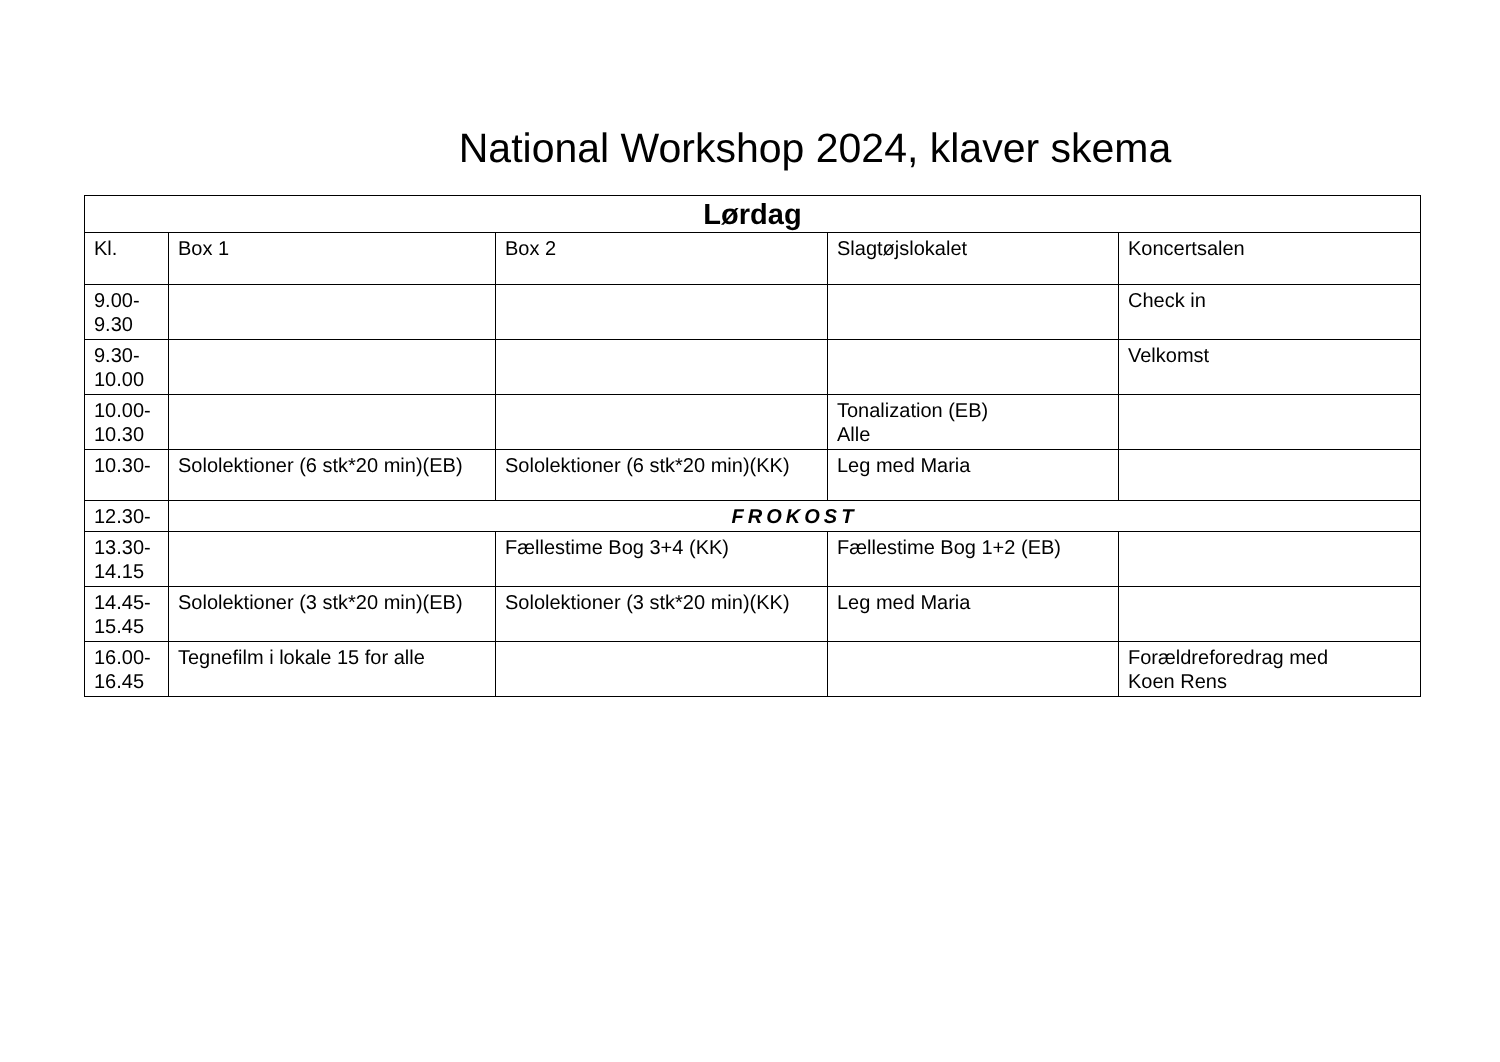National Workshop 2024, klaver skema
| Lørdag | | | | |
| --- | --- | --- | --- | --- |
| Kl. | Box 1 | Box 2 | Slagtøjslokalet | Koncertsalen |
| 9.00- 9.30 | | | | Check in |
| 9.30- 10.00 | | | | Velkomst |
| 10.00- 10.30 | | | Tonalization (EB) Alle | |
| 10.30- | Sololektioner (6 stk*20 min)(EB) | Sololektioner (6 stk*20 min)(KK) | Leg med Maria | |
| 12.30- | FROKOST | | | |
| 13.30- 14.15 | | Fællestime Bog 3+4 (KK) | Fællestime Bog 1+2 (EB) | |
| 14.45- 15.45 | Sololektioner (3 stk*20 min)(EB) | Sololektioner (3 stk*20 min)(KK) | Leg med Maria | |
| 16.00- 16.45 | Tegnefilm i lokale 15 for alle | | | Forældreforedrag med Koen Rens |